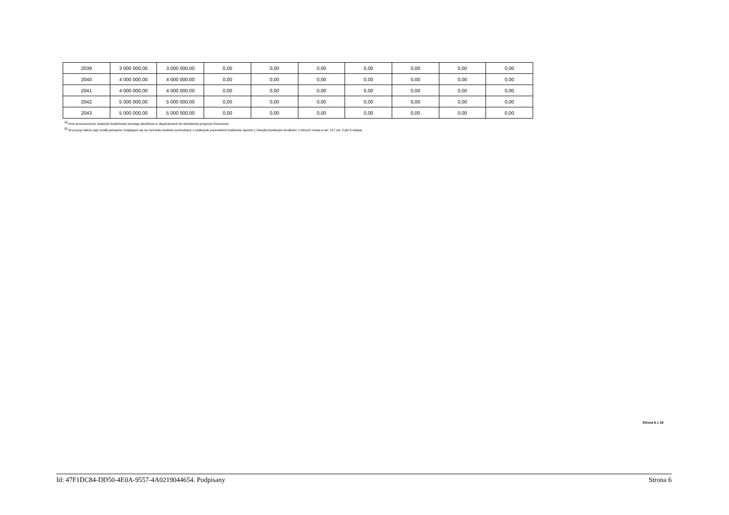| 2039 | 3 000 000,00 | 3 000 000,00 | 0,00 | 0,00 | 0,00 | 0,00 | 0,00 | 0,00 | 0,00 |
| 2040 | 4 000 000,00 | 4 000 000,00 | 0,00 | 0,00 | 0,00 | 0,00 | 0,00 | 0,00 | 0,00 |
| 2041 | 4 000 000,00 | 4 000 000,00 | 0,00 | 0,00 | 0,00 | 0,00 | 0,00 | 0,00 | 0,00 |
| 2042 | 5 000 000,00 | 5 000 000,00 | 0,00 | 0,00 | 0,00 | 0,00 | 0,00 | 0,00 | 0,00 |
| 2043 | 5 000 000,00 | 5 000 000,00 | 0,00 | 0,00 | 0,00 | 0,00 | 0,00 | 0,00 | 0,00 |
<sup>5)</sup> Inne przeznaczenie nadwyżki budżetowej wymaga określenia w objaśnieniach do wieloletniej prognozy finansowej.
<sup>6)</sup> W pozycji należy ująć środki pieniężne znajdujące się na rachunku budżetu pochodzące z nadwyżek poprzednich budżetów, łącznie z niewykorzystanymi środkami, o których mowa w art. 217 ust. 2 pkt 8 ustawy.
Strona 6 z 18
Id: 47F1DC84-DD50-4E0A-9557-4A0219044654. Podpisany Strona 6